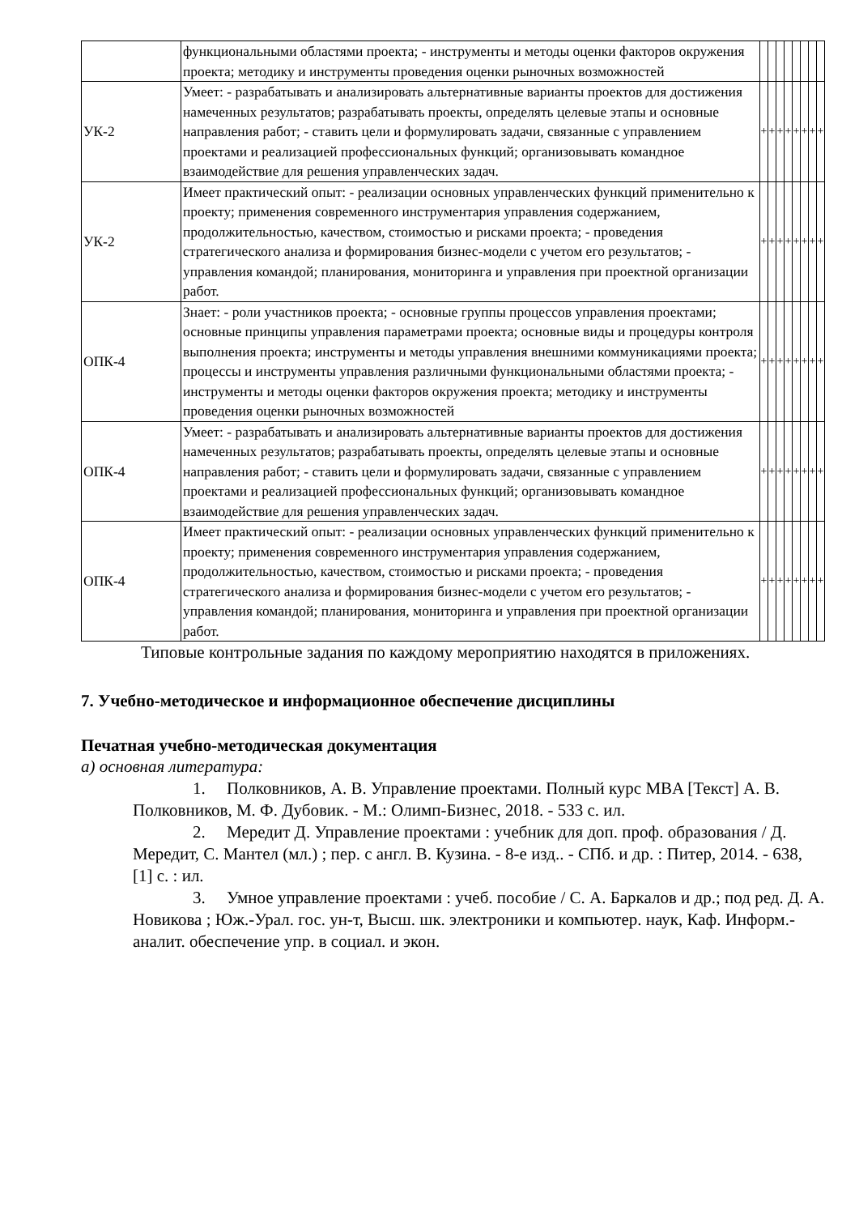| | функциональными областями проекта; - инструменты и методы оценки факторов окружения проекта; методику и инструменты проведения оценки рыночных возможностей | | | | | | | | |
| УК-2 | Умеет: - разрабатывать и анализировать альтернативные варианты проектов для достижения намеченных результатов; разрабатывать проекты, определять целевые этапы и основные направления работ; - ставить цели и формулировать задачи, связанные с управлением проектами и реализацией профессиональных функций; организовывать командное взаимодействие для решения управленческих задач. | + | + | + | + | + | + | + | + |
| УК-2 | Имеет практический опыт: - реализации основных управленческих функций применительно к проекту; применения современного инструментария управления содержанием, продолжительностью, качеством, стоимостью и рисками проекта; - проведения стратегического анализа и формирования бизнес-модели с учетом его результатов; - управления командой; планирования, мониторинга и управления при проектной организации работ. | + | + | + | + | + | + | + | + |
| ОПК-4 | Знает: - роли участников проекта; - основные группы процессов управления проектами; основные принципы управления параметрами проекта; основные виды и процедуры контроля выполнения проекта; инструменты и методы управления внешними коммуникациями проекта; процессы и инструменты управления различными функциональными областями проекта; - инструменты и методы оценки факторов окружения проекта; методику и инструменты проведения оценки рыночных возможностей | + | + | + | + | + | + | + | + |
| ОПК-4 | Умеет: - разрабатывать и анализировать альтернативные варианты проектов для достижения намеченных результатов; разрабатывать проекты, определять целевые этапы и основные направления работ; - ставить цели и формулировать задачи, связанные с управлением проектами и реализацией профессиональных функций; организовывать командное взаимодействие для решения управленческих задач. | + | + | + | + | + | + | + | + |
| ОПК-4 | Имеет практический опыт: - реализации основных управленческих функций применительно к проекту; применения современного инструментария управления содержанием, продолжительностью, качеством, стоимостью и рисками проекта; - проведения стратегического анализа и формирования бизнес-модели с учетом его результатов; - управления командой; планирования, мониторинга и управления при проектной организации работ. | + | + | + | + | + | + | + | + |
Типовые контрольные задания по каждому мероприятию находятся в приложениях.
7. Учебно-методическое и информационное обеспечение дисциплины
Печатная учебно-методическая документация
а) основная литература:
1. Полковников, А. В. Управление проектами. Полный курс MBA [Текст] А. В. Полковников, М. Ф. Дубовик. - М.: Олимп-Бизнес, 2018. - 533 с. ил.
2. Мередит Д. Управление проектами : учебник для доп. проф. образования / Д. Мередит, С. Мантел (мл.) ; пер. с англ. В. Кузина. - 8-е изд.. - СПб. и др. : Питер, 2014. - 638, [1] с. : ил.
3. Умное управление проектами : учеб. пособие / С. А. Баркалов и др.; под ред. Д. А. Новикова ; Юж.-Урал. гос. ун-т, Высш. шк. электроники и компьютер. наук, Каф. Информ.-аналит. обеспечение упр. в социал. и экон.